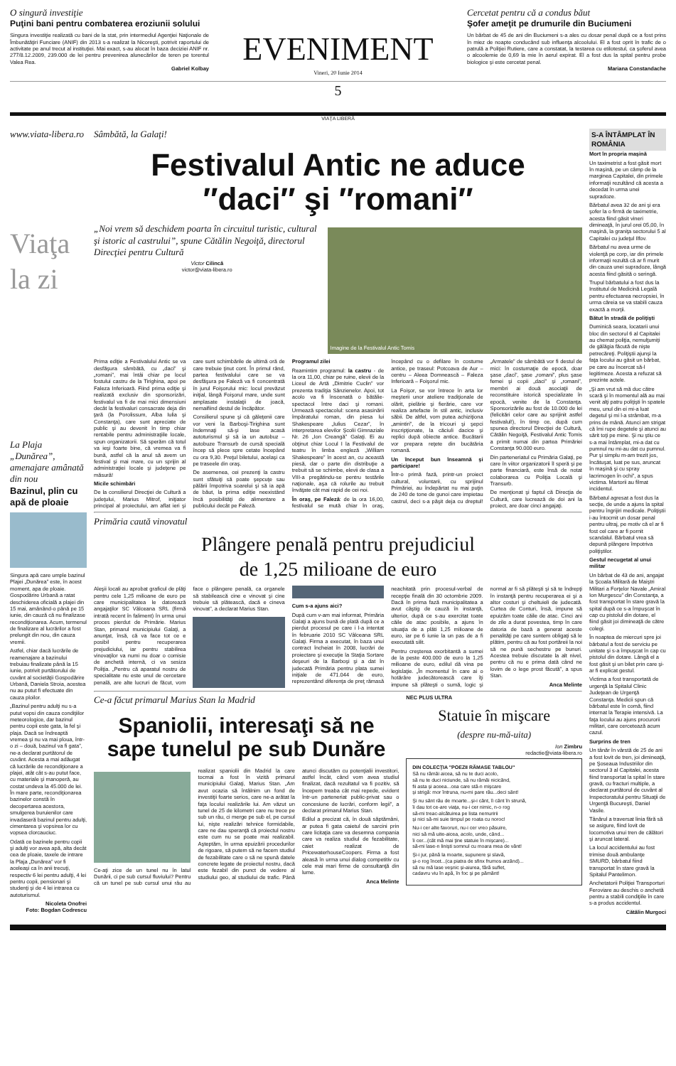O singură investiţie
Puţini bani pentru combaterea eroziunii solului
Singura investiţie realizată cu bani de la stat, prin intermediul Agenţiei Naţionale de Îmbunătăţiri Funciare (ANIF) din 2013 s-a realizat la Nicoreşti, potrivit raportului de activitate pe anul trecut al instituţiei. Mai exact, s-au alocat în baza deciziei ANIF nr. 277/8.12.2009, 239.000 de lei pentru prevenirea alunecărilor de teren pe torentul Valea Rea.
Gabriel Kolbay
EVENIMENT
Vineri, 20 Iunie 2014
Cercetat pentru că a condus băut
Şofer ameţit pe drumurile din Buciumeni
Un bărbat de 45 de ani din Buciumeni s-a ales cu dosar penal după ce a fost prins în miez de noapte conducând sub influenţa alcoolului. El a fost oprit în trafic de o patrulă a Poliţiei Rutiere, care a constatat, la testarea cu etilotestul, ca şoferul avea o alcoolemie de 0,69 la mie în aerul expirat. El a fost dus la spital pentru probe biologice şi este cercetat penal.
Mariana Constandache
5
VIAŢA LIBERĂ
www.viata-libera.ro
Viaţa la zi
La Plaja „Dunărea”, amenajare amânată din nou
Bazinul, plin cu apă de ploaie
Singura apă care umple bazinul Plajei „Dunărea” este, în acest moment, apa de ploaie. Gospodărire Urbană a ratat deschiderea oficială a plajei din 15 mai, amânând-o până pe 15 iunie, din cauză că nu finalizase recondiţionarea. Acum, termenul de finalizare al lucrărilor a fost prelungit din nou, din cauza vremii.
Astfel, chiar dacă lucrările de reamenajare a bazinului trebuiau finalizate până la 15 iunie, potrivit purtătorului de cuvânt al societăţii Gospodărire Urbană, Daniela Stroia, acestea nu au putut fi efectuate din cauza ploilor.
„Bazinul pentru adulţi nu s-a putut vopsi din cauza condiţiilor meteorologice, dar bazinul pentru copii este gata, la fel şi plaja. Dacă se îndreaptă vremea şi nu va mai ploua, într-o zi – două, bazinul va fi gata”, ne-a declarat purtătorul de cuvânt. Acesta a mai adăugat că lucrările de recondiţionare a plajei, atât cât s-au putut face, cu materiale şi manoperă, au costat undeva la 45.000 de lei. În mare parte, recondiţionarea bazinelor constă în decopertarea acestora, smulgerea buruienilor care invadaseră bazinul pentru adulţi, cimentarea şi vopsirea lor cu vopsea clorcauciuc.
Odată ce bazinele pentru copii şi adulţi vor avea apă, alta decât cea de ploaie, taxele de intrare la Plaja „Dunărea” vor fi aceleaşi ca în anii trecuţi, respectiv 6 lei pentru adulţi, 4 lei pentru copii, pensionari şi studenţi şi de 4 lei intrarea cu autoturismul.
Nicoleta Onofrei
Foto: Bogdan Codrescu
Sâmbătă, la Galaţi!
Festivalul Antic ne aduce
″daci″ şi ″romani″
„Noi vrem să deschidem poarta în circuitul turistic, cultural şi istoric al castrului”, spune Cătălin Negoiţă, directorul Direcţiei pentru Cultură
Victor Cilincă
victor@viata-libera.ro
Imagine de la Festivalul Antic Tomis
Prima ediţie a Festivalului Antic se va desfăşura sâmbătă, cu „daci” şi „romani”, mai întâi chiar pe locul fostului castru de la Tirighina, apoi pe Faleza Inferioară. Fiind prima ediţie şi realizată exclusiv din sponsorizări, festivalul va fi de mai mici dimensiuni decât la festivaluri consacrate deja din ţară (la Porolissum, Alba Iulia şi Constanţa), care sunt apreciate de public şi au devenit în timp chiar rentabile pentru administraţiile locale, spun organizatorii. Să sperăm că totul va ieşi foarte bine, că vremea va fi bună, astfel că la anul să avem un festival şi mai mare, cu un sprijin al administraţiei locale şi judeţene pe măsură!
Micile schimbări
De la consilierul Direcţiei de Cultură a judeţului, Marius Mitrof, iniţiator principal al proiectului, am aflat ieri şi care sunt schimbările de ultimă oră de care trebuie ţinut cont. În primul rând, partea festivalului care se va desfăşura pe Faleză va fi concentrată în jurul Foişorului mic: locul prevăzut iniţial, lângă Foişorul mare, unde sunt amplasate instalaţii de joacă, nemaifiind destul de încăpător.
Consilierul spune şi că găleţenii care vor veni la Barboşi-Tirighina sunt îndemnaţi să-şi lase acasă autoturismul şi să ia un autobuz – autobuze Transurb de cursă specială încep să plece spre cetate începând cu ora 9,30. Preţul biletului, acelaşi ca pe traseele din oraş.
De asemenea, cei prezenţi la castru sunt sfătuiţi să poate şepcuţe sau pălării împotriva soarelui şi să ia apă de băut, la prima ediţie neexistând încă posibilităţi de alimentare a publicului decât pe Faleză.
Programul zilei
Reamintim programul: la castru - de la ora 11,00, chiar pe ruine, elevii de la Liceul de Artă „Dimitrie Cuclin” vor prezenta tradiţia Sânzienelor. Apoi, tot acolo va fi înscenată o bătălie-spectacol între daci şi romani. Urmează spectacolul: scena asasinării împăratului roman, din piesa lui Shakespeare „Iulius Cezar”, în interpretarea elevilor Şcolii Gimnaziale Nr. 26 „Ion Creangă” Galaţi. Ei au obţinut chiar Locul I la Festivalul de teatru în limba engleză „William Shakespeare” în acest an, cu această piesă, dar o parte din distribuţie a trebuit să se schimbe, elevii de clasa a VIII-a pregătindu-se pentru testările naţionale, aşa că rolurile au trebuit învăţate cât mai rapid de cei noi.
În oraş, pe Faleză: de la ora 16,00, festivalul se mută chiar în oraş, începând cu o defilare în costume antice, pe traseul: Potcoava de Aur – centru – Aleea Domnească – Faleza Inferioară – Foişorul mic.
La Foişor, se vor întrece în arta lor meşterii unor ateliere tradiţionale de olărit, pielărie şi fierărie, care vor realiza artefacte în stil antic, inclusiv săbii. De altfel, vom putea achiziţiona „amintiri”, de la tricouri şi şepci inscripţionate, la căciuli dacice şi replici după obiecte antice. Bucătarii vor prepara reţete din bucătăria romană.
Un început bun înseamnă şi participare!
Într-o primă fază, printr-un proiect cultural, voluntarii, cu sprijinul Primăriei, au îndepărtat nu mai puţin de 240 de tone de gunoi care impietau castrul, deci s-a păşit deja cu dreptul! „Armatele” de sâmbătă vor fi destul de mici: în costumaţie de epocă, doar şase „daci”, şase „romani”, plus şase femei şi copii „daci” şi „romani”, membri ai două asociaţii de reconstituire istorică specializate în epocă, venite de la Constanţa. Sponsorizările au fost de 10.000 de lei (felicitări celor care au sprijinit astfel festivalul!), în timp ce, după cum spunea directorul Direcţiei de Cultură, Cătălin Negoiţă, Festivalul Antic Tomis a primit numai din partea Primăriei Constanţa 90.000 euro.
Din parteneriatul cu Primăria Galaţi, pe care în viitor organizatorii îl speră şi pe parte financiară, este însă de notat colaborarea cu Poliţia Locală şi Transurb.
De menţionat şi faptul că Direcţia de Cultură, care lucrează de doi ani la proiect, are doar cinci angajaţi.
Primăria caută vinovatul
Plângere penală pentru prejudiciul
de 1,25 milioane de euro
Aleşii locali au aprobat graficul de plăţi pentru cele 1,25 milioane de euro pe care municipalitatea le datorează angajaţilor SC Vâlceana SRL (firmă intrată recent în faliment) în urma unui proces pierdut de Primărie. Marius Stan, primarul municipiului Galaţi, a anunţat, însă, că va face tot ce e posibil pentru recuperarea prejudiciului, iar pentru stabilirea vinovaţilor va numi nu doar o comisie de anchetă internă, ci va sesiza Poliţia. „Pentru că aparatul nostru de specialitate nu este unul de cercetare penală, are alte lucruri de făcut, vom face o plângere penală, ca organele să stabilească cine e vinovat şi cine trebuie să plătească, dacă e cineva vinovat”, a declarat Marius Stan.
Cum s-a ajuns aici?
După cum v-am mai informat, Primăria Galaţi a ajuns bună de plată după ce a pierdut procesul pe care i l-a intentat în februarie 2010 SC Vâlceana SRL Galaţi. Firma a executat, în baza unui contract încheiat în 2008, lucrări de proiectare şi execuţie la Staţia Sortare deşeuri de la Barboşi şi a dat în judecată Primăria pentru plata sumei iniţiale de 471.044 de euro, reprezentând diferenţa de preţ rămasă neachitată prin procesul-verbal de recepţie finală din 30 octombrie 2009. Dacă în prima fază municipalitatea a avut câştig de cauză în instanţă, ulterior, după ce s-au exercitat toate căile de atac posibile, a ajuns în situaţia de a plăti 1,25 milioane de euro, iar pe 6 iunie la un pas de a fi executată silit.
Pentru creşterea exorbitantă a sumei de la peste 400.000 de euro la 1,25 milioane de euro, edilul dă vina pe legislaţie. „În momentul în care ai o hotărâre judecătorească care îţi impune să plăteşti o sumă, logic şi normal ar fi să plăteşti şi să te îndrepţi în instanţă pentru recuperarea ei şi a altor costuri şi cheltuieli de judecată. Curtea de Conturi, însă, impune să epuizăm toate căile de atac. Cinci ani de zile a durat povestea, timp în care datoria de bază a generat aceste penalităţi pe care suntem obligaţi să le plătim, pentru că au fost portăreii la noi să ne pună sechestru pe bunuri. Acestea trebuie discutate la alt nivel, pentru că nu e prima dată când ne lovim de o lege prost făcută”, a spus Stan.
Anca Melinte
Ce-a făcut primarul Marius Stan la Madrid
Spaniolii, interesaţi să ne sape tunelul pe sub Dunăre
Ce-aţi zice de un tunel nu în latul Dunării, ci pe sub cursul fluviului? Pentru că un tunel pe sub cursul unui râu au realizat spaniolii din Madrid la care tocmai a fost în vizită primarul municipiului Galaţi, Marius Stan. „Am avut ocazia să întâlnim un fond de investiţii foarte serios, care ne-a arătat la faţa locului realizările lui. Am văzut un tunel de 25 de kilometri care nu trece pe sub un râu, ci merge pe sub el, pe cursul lui, nişte realizări tehnice formidabile, care ne dau speranţă că proiectul nostru este cum nu se poate mai realizabil. Aşteptăm, în urma epuizării procedurilor de rigoare, să putem să ne facem studiul de fezabilitate care o să ne spună datele concrete legate de proiectul nostru, dacă este fezabil din punct de vedere al studiului geo, al studiului de trafic. Până atunci discutăm cu potenţialii investitori, astfel încât, când vom avea studiul finalizat, dacă rezultatul va fi pozitiv, să începem treaba cât mai repede, evident într-un parteneriat public-privat sau o concesiune de lucrări, conform legii”, a declarat primarul Marius Stan.
Edilul a precizat că, în două săptămâni, ar putea fi gata caietul de sarcini prin care licitaţia care va desemna compania care va realiza studiul de fezabilitate, caiet realizat de PricewaterhouseCoopers. Firma a fost aleasă în urma unui dialog competitiv cu cele mai mari firme de consultanţă din lume.
Anca Melinte
NEC PLUS ULTRA
Statuie în mişcare
(despre nu-mă-uita)
Ion Zimbru
redactie@viata-libera.ro
DIN COLECŢIA "POEZII RĂMASE TABLOU"
Să nu rămâi aicea, să nu te duci acolo,
să nu te duci niciunde, să nu rămâi nicicând,
fii asta şi aceea...cea care stă-n mişcare
şi strigă: mor întruna, nu-mi pare rău...deci sânt!
Şi nu sânt rău de moarte...şi-i cânt, îi cânt în strună,
îi dau tot ce-are viaţa, nu-i cer nimic, n-o rog
să-mi treac-alcătuirea pe lista nemuririi
şi nici să-mi suie timpul pe roata cu noroc!
Nu-i cer alte favoruri, nu-i cer vreo păsuire,
nici să mă uite-aicea, acolo, unde, când...
îi cer...(cât mă mai ţine statuie în mişcare)...
să-mi lase-n linişti somnul cu moara mea de vânt!
Şi-i jur, până la moarte, supunere şi slavă,
şi-o rog încet...(ca piatra de sfinx frumos arzând)...
să nu mă lase veşnic şi-aiurea, fără suflet,
cadavru viu în apă, în foc şi pe pământ!
S-A ÎNTÂMPLAT ÎN ROMÂNIA
Mort în propria maşină
Un taximetrist a fost găsit mort în maşină, pe un câmp de la marginea Capitalei, din primele informaţii rezultând că acesta a decedat în urma unei supradoze.
Bărbatul avea 32 de ani şi era şofer la o firmă de taximetrie, acesta fiind găsit vineri dimineaţă, în jurul orei 05,00, în maşină, la graniţa sectorului 5 al Capitalei cu judeţul Ilfov.
Bărbatul nu avea urme de violenţă pe corp, iar din primele informaţii rezultă că ar fi murit din cauza unei supradoze, lângă acesta fiind găsită o seringă.
Trupul bărbatului a fost dus la Institutul de Medicină Legală pentru efectuarea necropsiei, în urma căreia se va stabili cauza exactă a morţii.
Bătut în stradă de poliţişti
Duminică seara, locatarii unui bloc din sectorul 6 al Capitalei au chemat poliţia, nemulţumiţi de gălăgia făcută de nişte petrecăreţi. Poliţiştii ajunşi la faţa locului au găsit un bărbat, pe care au încercat să-l legitimeze. Acesta a refuzat să prezinte actele.
„Şi am vrut să mă duc către scară şi în momentul ală au mai venit alţi patru poliţişti în spatele meu, unul din ei mi-a luat degetul şi mi l-a strâmbat, m-a prins de mână. Atunci am strigat că îmi rupe degetele şi atunci au sărit toţi pe mine. Şi nu ştiu ce s-a mai întâmplat, mi-a dat cu pumnul nu mi-au dat cu pumnul. Pur şi simplu m-am trezit jos, încătuşat, luat pe sus, aruncat în maşină şi cu spray lacrimogen în ochi”, a spus victima. Martorii au filmat incidentul.
Bărbatul agresat a fost dus la secţie, de unde a ajuns la spital pentru îngrijiri medicale. Poliţiştii i-au întocmit un dosar penal pentru ultraj, pe motiv că el ar fi fost cel care ar fi pornit scandalul. Bărbatul vrea să depună plângere împotriva poliţiştilor.
Gestul necugetat al unui militar
Un bărbat de 43 de ani, angajat la Şcoala Militară de Maiştri Militari a Forţelor Navale „Amiral Ion Murgescu” din Constanţa, a fost transportat în stare gravă la spital după ce s-a împuşcat în cap cu pistolul din dotare, el fiind găsit joi dimineaţă de către colegi.
În noaptea de miercuri spre joi bărbatul a fost de serviciu pe unitate şi s-a împuşcat în cap cu pistolul din dotare. Lângă el a fost găsit şi un bilet prin care şi-ar fi explicat gestul.
Victima a fost transportată de urgenţă la Spitalul Clinic Judeţean de Urgenţă Constanţa. Medicii spun că bărbatul este în comă, fiind internat la Terapie intensivă. La faţa locului au ajuns procurorii militari, care cercetează acum cazul.
Surprins de tren
Un tânăr în vârstă de 25 de ani a fost lovit de tren, joi dimineaţă, pe Şoseaua Industriilor din sectorul 3 al Capitalei, acesta fiind transportat la spital în stare gravă, cu fracturi multiple, a declarat purtătorul de cuvânt al Inspectoratului pentru Situaţii de Urgenţă Bucureşti, Daniel Vasile.
Tânărul a traversat linia fără să se asigure, fiind lovit de locomotiva unui tren de călători şi aruncat lateral.
La locul accidentului au fost trimise două ambulanţe SMURD, bărbatul fiind transportat în stare gravă la Spitalul Pantelimon.
Anchetatorii Poliţiei Transporturi Feroviare au deschis o anchetă pentru a stabili condiţiile în care s-a produs accidentul.
Cătălin Murgoci